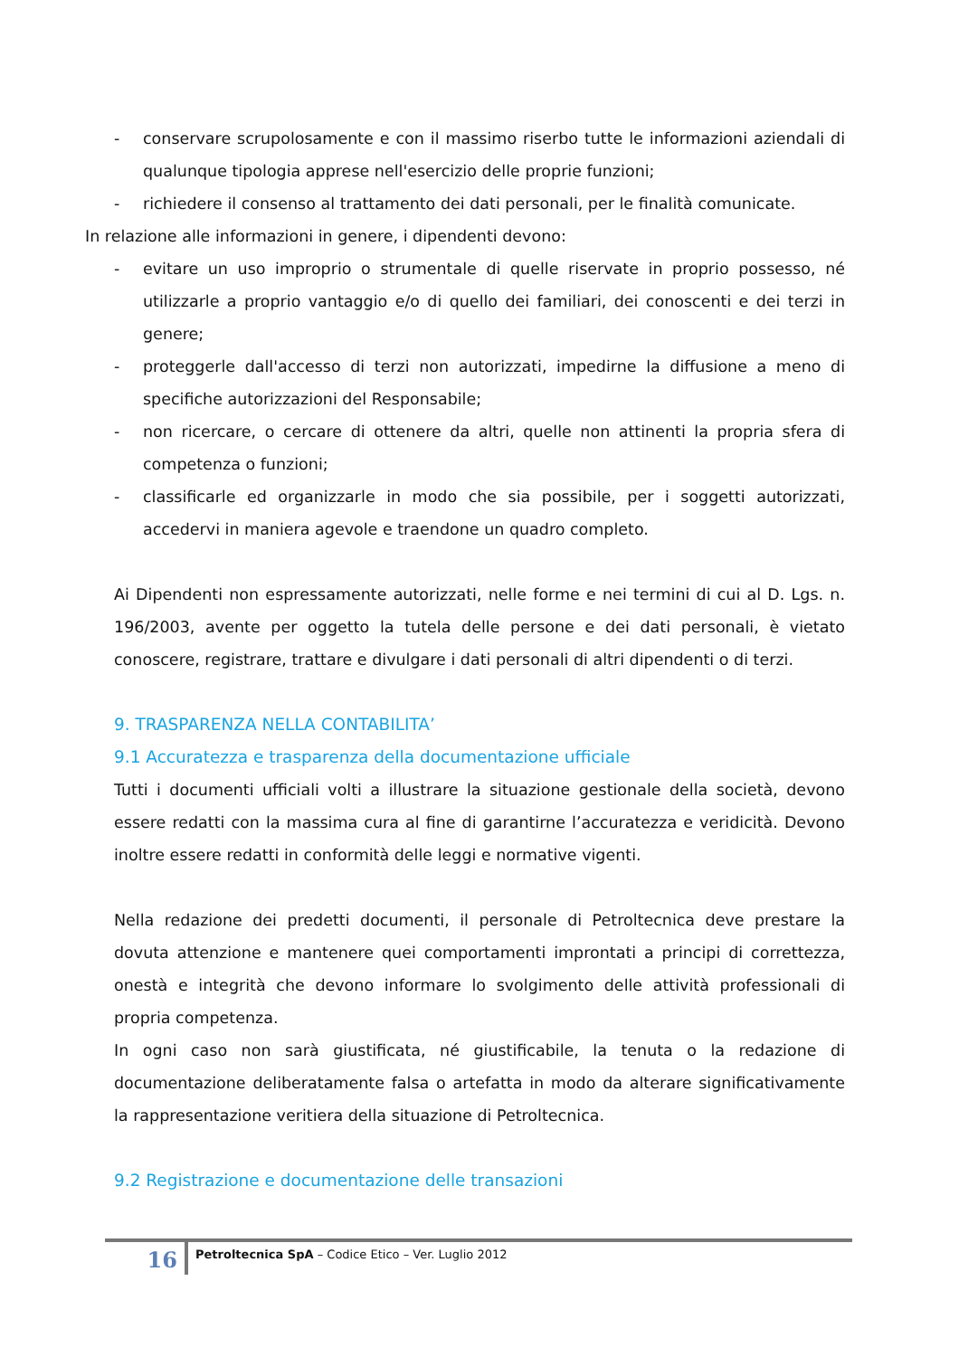- conservare scrupolosamente e con il massimo riserbo tutte le informazioni aziendali di qualunque tipologia apprese nell'esercizio delle proprie funzioni;
- richiedere il consenso al trattamento dei dati personali, per le finalità comunicate.
In relazione alle informazioni in genere, i dipendenti devono:
- evitare un uso improprio o strumentale di quelle riservate in proprio possesso, né utilizzarle a proprio vantaggio e/o di quello dei familiari, dei conoscenti e dei terzi in genere;
- proteggerle dall'accesso di terzi non autorizzati, impedirne la diffusione a meno di specifiche autorizzazioni del Responsabile;
- non ricercare, o cercare di ottenere da altri, quelle non attinenti la propria sfera di competenza o funzioni;
- classificarle ed organizzarle in modo che sia possibile, per i soggetti autorizzati, accedervi in maniera agevole e traendone un quadro completo.
Ai Dipendenti non espressamente autorizzati, nelle forme e nei termini di cui al D. Lgs. n. 196/2003, avente per oggetto la tutela delle persone e dei dati personali, è vietato conoscere, registrare, trattare e divulgare i dati personali di altri dipendenti o di terzi.
9. TRASPARENZA NELLA CONTABILITA’
9.1 Accuratezza e trasparenza della documentazione ufficiale
Tutti i documenti ufficiali volti a illustrare la situazione gestionale della società, devono essere redatti con la massima cura al fine di garantirne l’accuratezza e veridicità. Devono inoltre essere redatti in conformità delle leggi e normative vigenti.
Nella redazione dei predetti documenti, il personale di Petroltecnica deve prestare la dovuta attenzione e mantenere quei comportamenti improntati a principi di correttezza, onestà e integrità che devono informare lo svolgimento delle attività professionali di propria competenza.
In ogni caso non sarà giustificata, né giustificabile, la tenuta o la redazione di documentazione deliberatamente falsa o artefatta in modo da alterare significativamente la rappresentazione veritiera della situazione di Petroltecnica.
9.2 Registrazione e documentazione delle transazioni
16 Petroltecnica SpA – Codice Etico – Ver. Luglio 2012